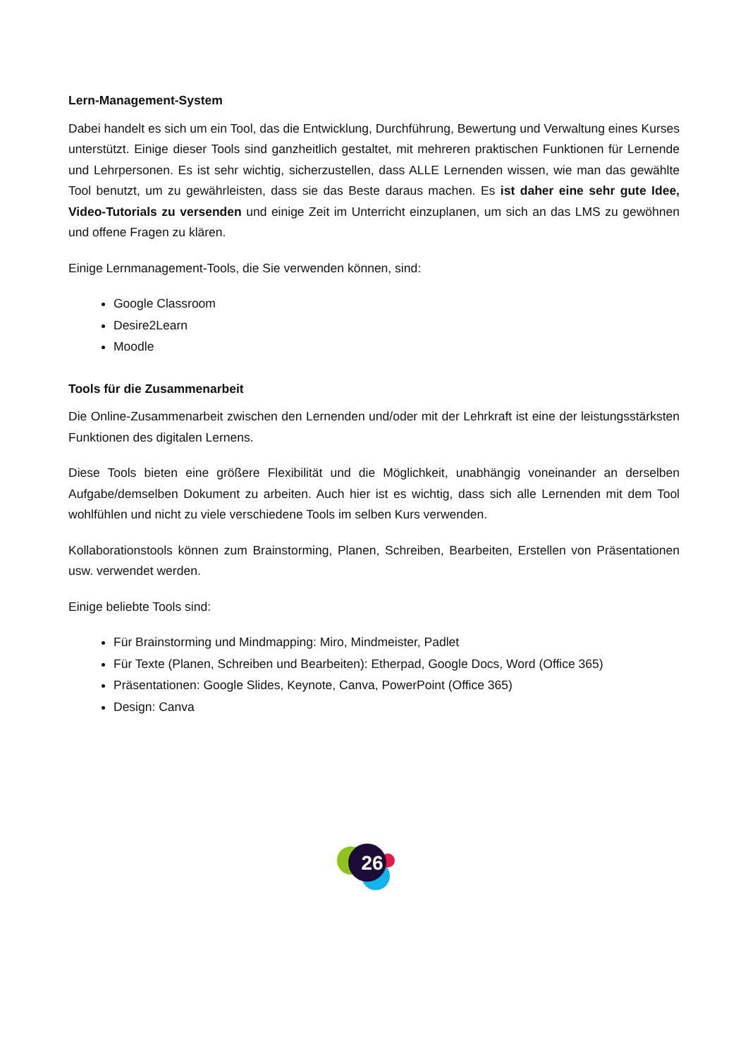Lern-Management-System
Dabei handelt es sich um ein Tool, das die Entwicklung, Durchführung, Bewertung und Verwaltung eines Kurses unterstützt. Einige dieser Tools sind ganzheitlich gestaltet, mit mehreren praktischen Funktionen für Lernende und Lehrpersonen. Es ist sehr wichtig, sicherzustellen, dass ALLE Lernenden wissen, wie man das gewählte Tool benutzt, um zu gewährleisten, dass sie das Beste daraus machen. Es ist daher eine sehr gute Idee, Video-Tutorials zu versenden und einige Zeit im Unterricht einzuplanen, um sich an das LMS zu gewöhnen und offene Fragen zu klären.
Einige Lernmanagement-Tools, die Sie verwenden können, sind:
Google Classroom
Desire2Learn
Moodle
Tools für die Zusammenarbeit
Die Online-Zusammenarbeit zwischen den Lernenden und/oder mit der Lehrkraft ist eine der leistungsstärksten Funktionen des digitalen Lernens.
Diese Tools bieten eine größere Flexibilität und die Möglichkeit, unabhängig voneinander an derselben Aufgabe/demselben Dokument zu arbeiten. Auch hier ist es wichtig, dass sich alle Lernenden mit dem Tool wohlfühlen und nicht zu viele verschiedene Tools im selben Kurs verwenden.
Kollaborationstools können zum Brainstorming, Planen, Schreiben, Bearbeiten, Erstellen von Präsentationen usw. verwendet werden.
Einige beliebte Tools sind:
Für Brainstorming und Mindmapping: Miro, Mindmeister, Padlet
Für Texte (Planen, Schreiben und Bearbeiten): Etherpad, Google Docs, Word (Office 365)
Präsentationen: Google Slides, Keynote, Canva, PowerPoint (Office 365)
Design: Canva
26